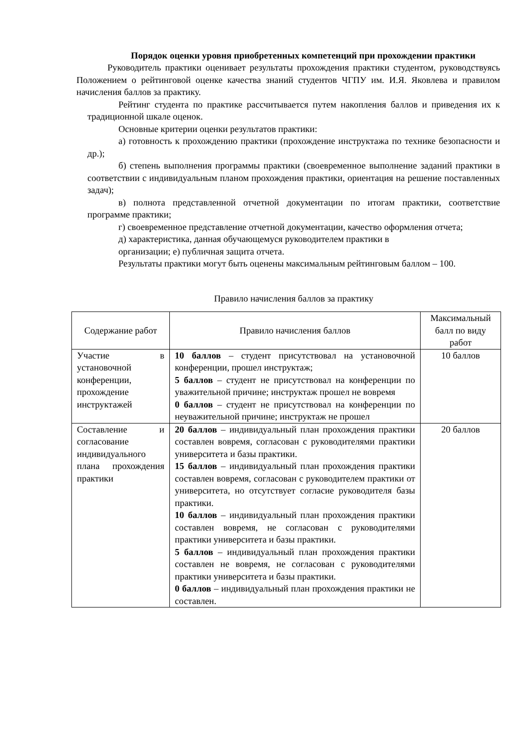Порядок оценки уровня приобретенных компетенций при прохождении практики
Руководитель практики оценивает результаты прохождения практики студентом, руководствуясь Положением о рейтинговой оценке качества знаний студентов ЧГПУ им. И.Я. Яковлева и правилом начисления баллов за практику.
Рейтинг студента по практике рассчитывается путем накопления баллов и приведения их к традиционной шкале оценок.
Основные критерии оценки результатов практики:
а) готовность к прохождению практики (прохождение инструктажа по технике безопасности и др.);
б) степень выполнения программы практики (своевременное выполнение заданий практики в соответствии с индивидуальным планом прохождения практики, ориентация на решение поставленных задач);
в) полнота представленной отчетной документации по итогам практики, соответствие программе практики;
г) своевременное представление отчетной документации, качество оформления отчета;
д) характеристика, данная обучающемуся руководителем практики в
организации; е) публичная защита отчета.
Результаты практики могут быть оценены максимальным рейтинговым баллом – 100.
Правило начисления баллов за практику
| Содержание работ | Правило начисления баллов | Максимальный балл по виду работ |
| Участие в установочной конференции, прохождение инструктажей | 10 баллов – студент присутствовал на установочной конференции, прошел инструктаж; 5 баллов – студент не присутствовал на конференции по уважительной причине; инструктаж прошел не вовремя 0 баллов – студент не присутствовал на конференции по неуважительной причине; инструктаж не прошел | 10 баллов |
| Составление и согласование индивидуального плана прохождения практики | 20 баллов – индивидуальный план прохождения практики составлен вовремя, согласован с руководителями практики университета и базы практики. 15 баллов – индивидуальный план прохождения практики составлен вовремя, согласован с руководителем практики от университета, но отсутствует согласие руководителя базы практики. 10 баллов – индивидуальный план прохождения практики составлен вовремя, не согласован с руководителями практики университета и базы практики. 5 баллов – индивидуальный план прохождения практики составлен не вовремя, не согласован с руководителями практики университета и базы практики. 0 баллов – индивидуальный план прохождения практики не составлен. | 20 баллов |